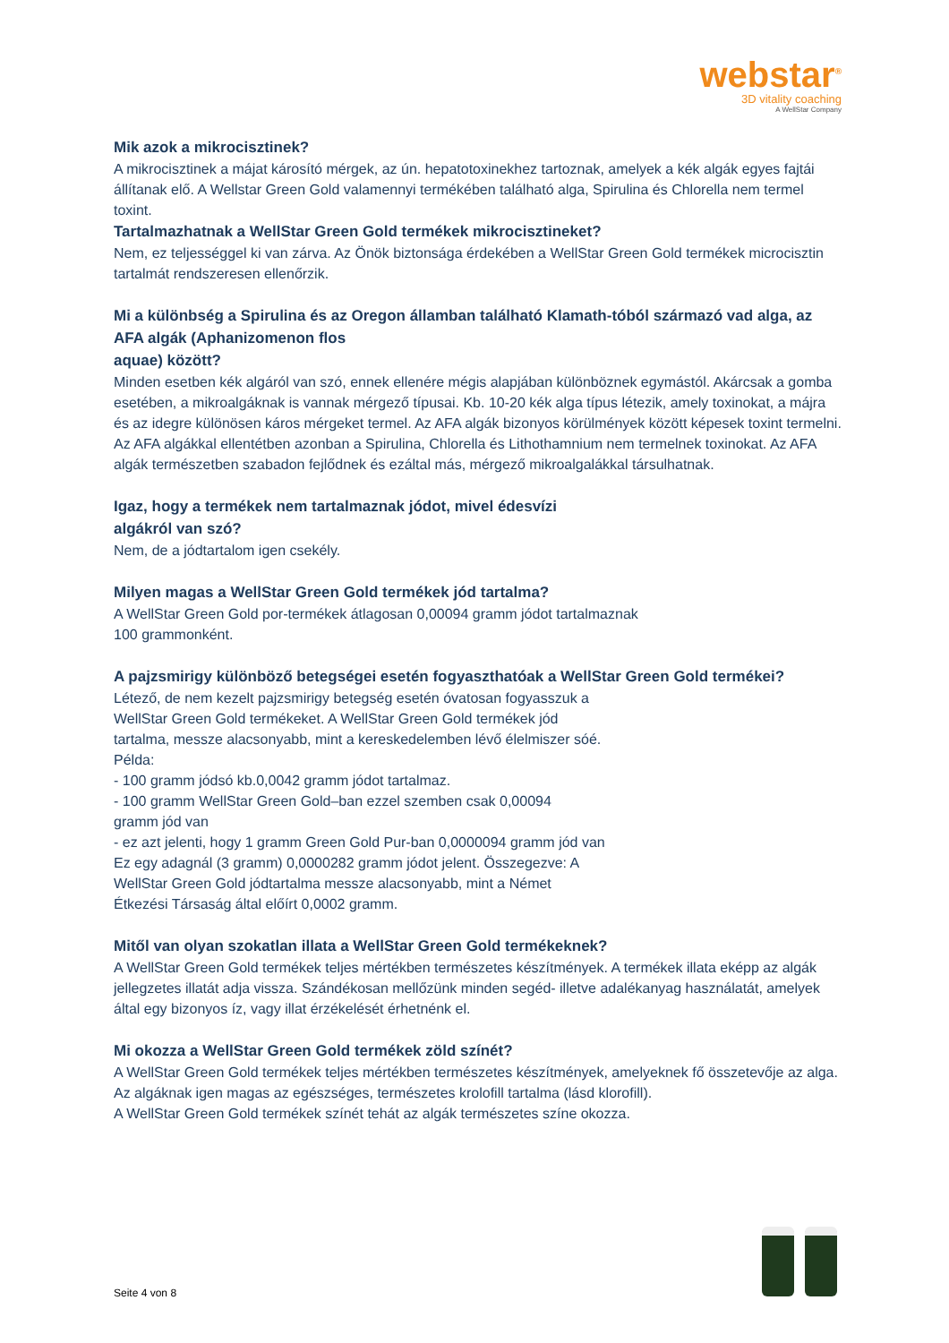webstar<sup>®</sup>
3D vitality coaching
A WellStar Company
Mik azok a mikrocisztinek?
A mikrocisztinek a májat károsító mérgek, az ún. hepatotoxinekhez tartoznak, amelyek a kék algák egyes fajtái állítanak elő. A Wellstar Green Gold valamennyi termékében található alga, Spirulina és Chlorella nem termel toxint.
Tartalmazhatnak a WellStar Green Gold termékek mikrocisztineket?
Nem, ez teljességgel ki van zárva. Az Önök biztonsága érdekében a WellStar Green Gold termékek microcisztin tartalmát rendszeresen ellenőrzik.
Mi a különbség a Spirulina és az Oregon államban található Klamath-tóból származó vad alga, az AFA algák (Aphanizomenon flos
aquae) között?
Minden esetben kék algáról van szó, ennek ellenére mégis alapjában különböznek egymástól. Akárcsak a gomba esetében, a mikroalgáknak is vannak mérgező típusai. Kb. 10-20 kék alga típus létezik, amely toxinokat, a májra és az idegre különösen káros mérgeket termel. Az AFA algák bizonyos körülmények között képesek toxint termelni. Az AFA algákkal ellentétben azonban a Spirulina, Chlorella és Lithothamnium nem termelnek toxinokat. Az AFA algák természetben szabadon fejlődnek és ezáltal más, mérgező mikroalgalákkal társulhatnak.
Igaz, hogy a termékek nem tartalmaznak jódot, mivel édesvízi
algákról van szó?
Nem, de a jódtartalom igen csekély.
Milyen magas a WellStar Green Gold termékek jód tartalma?
A WellStar Green Gold por-termékek átlagosan 0,00094 gramm jódot tartalmaznak
100 grammonként.
A pajzsmirigy különböző betegségei esetén fogyaszthatóak a WellStar Green Gold termékei?
Létező, de nem kezelt pajzsmirigy betegség esetén óvatosan fogyasszuk a
WellStar Green Gold termékeket. A WellStar Green Gold termékek jód
tartalma, messze alacsonyabb, mint a kereskedelemben lévő élelmiszer sóé.
Példa:
- 100 gramm jódsó kb.0,0042 gramm jódot tartalmaz.
- 100 gramm WellStar Green Gold–ban ezzel szemben csak 0,00094
gramm jód van
- ez azt jelenti, hogy 1 gramm Green Gold Pur-ban 0,0000094 gramm jód van
Ez egy adagnál (3 gramm) 0,0000282 gramm jódot jelent. Összegezve: A
WellStar Green Gold jódtartalma messze alacsonyabb, mint a Német
Étkezési Társaság által előírt 0,0002 gramm.
Mitől van olyan szokatlan illata a WellStar Green Gold termékeknek?
A WellStar Green Gold termékek teljes mértékben természetes készítmények. A termékek illata eképp az algák jellegzetes illatát adja vissza. Szándékosan mellőzünk minden segéd- illetve adalékanyag használatát, amelyek által egy bizonyos íz, vagy illat érzékelését érhetnénk el.
Mi okozza a WellStar Green Gold termékek zöld színét?
A WellStar Green Gold termékek teljes mértékben természetes készítmények, amelyeknek fő összetevője az alga. Az algáknak igen magas az egészséges, természetes krolofill tartalma (lásd klorofill).
A WellStar Green Gold termékek színét tehát az algák természetes színe okozza.
Seite 4 von 8